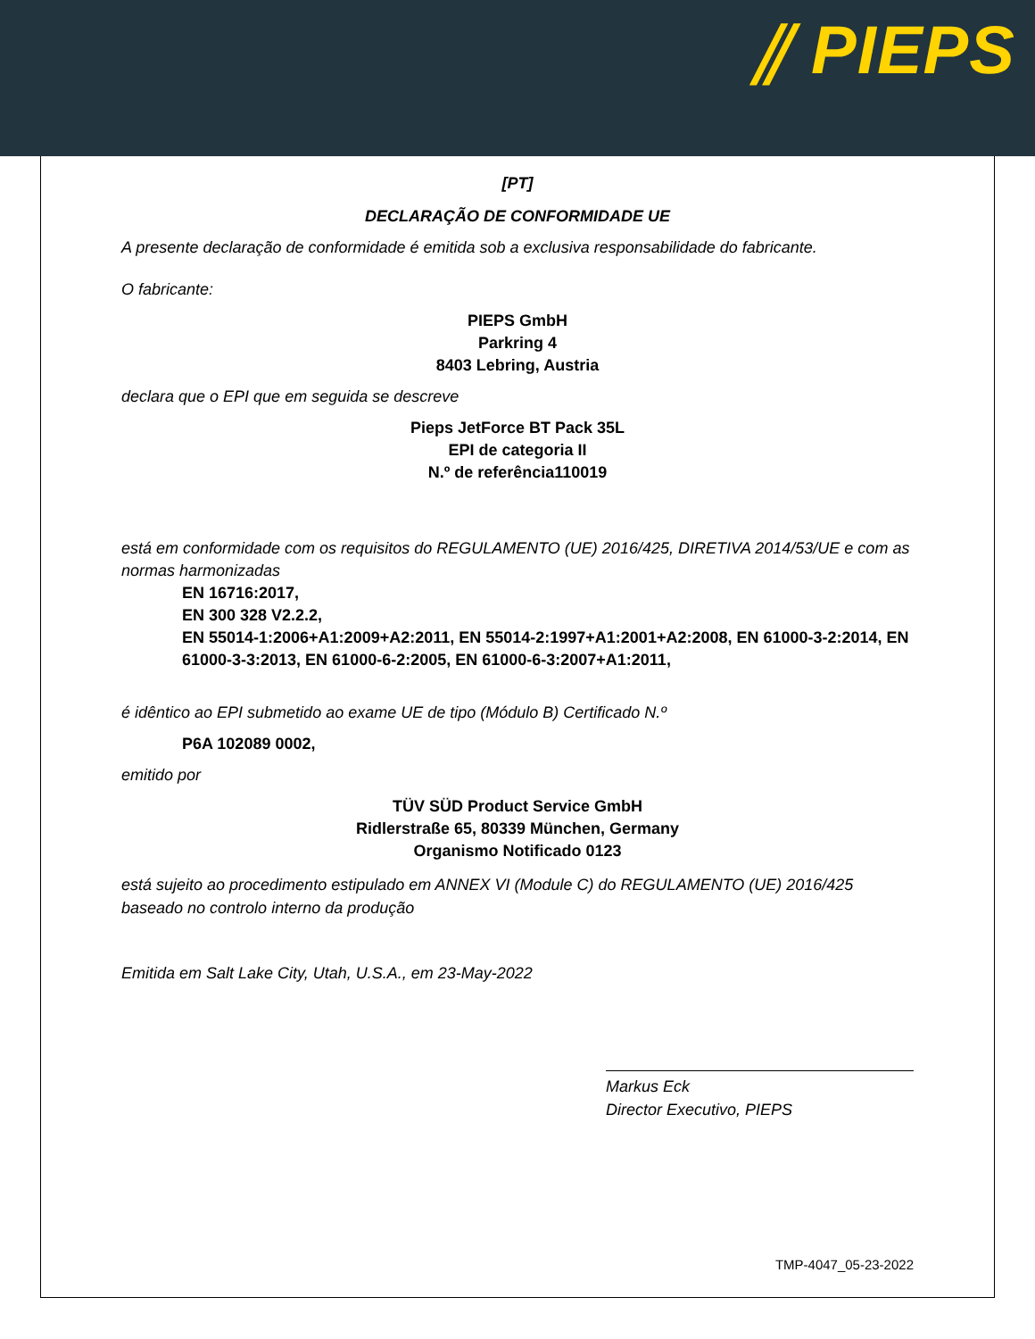⫽ PIEPS
[PT]
DECLARAÇÃO DE CONFORMIDADE UE
A presente declaração de conformidade é emitida sob a exclusiva responsabilidade do fabricante.
O fabricante:
PIEPS GmbH
Parkring 4
8403 Lebring, Austria
declara que o EPI que em seguida se descreve
Pieps JetForce BT Pack 35L
EPI de categoria II
N.º de referência110019
está em conformidade com os requisitos do REGULAMENTO (UE) 2016/425, DIRETIVA 2014/53/UE e com as normas harmonizadas
EN 16716:2017,
EN 300 328 V2.2.2,
EN 55014-1:2006+A1:2009+A2:2011, EN 55014-2:1997+A1:2001+A2:2008, EN 61000-3-2:2014, EN 61000-3-3:2013, EN 61000-6-2:2005, EN 61000-6-3:2007+A1:2011,
é idêntico ao EPI submetido ao exame UE de tipo (Módulo B) Certificado N.º
P6A 102089 0002,
emitido por
TÜV SÜD Product Service GmbH
Ridlerstraße 65, 80339 München, Germany
Organismo Notificado 0123
está sujeito ao procedimento estipulado em ANNEX VI (Module C) do REGULAMENTO (UE) 2016/425 baseado no controlo interno da produção
Emitida em Salt Lake City, Utah, U.S.A., em 23-May-2022
Markus Eck
Director Executivo, PIEPS
TMP-4047_05-23-2022